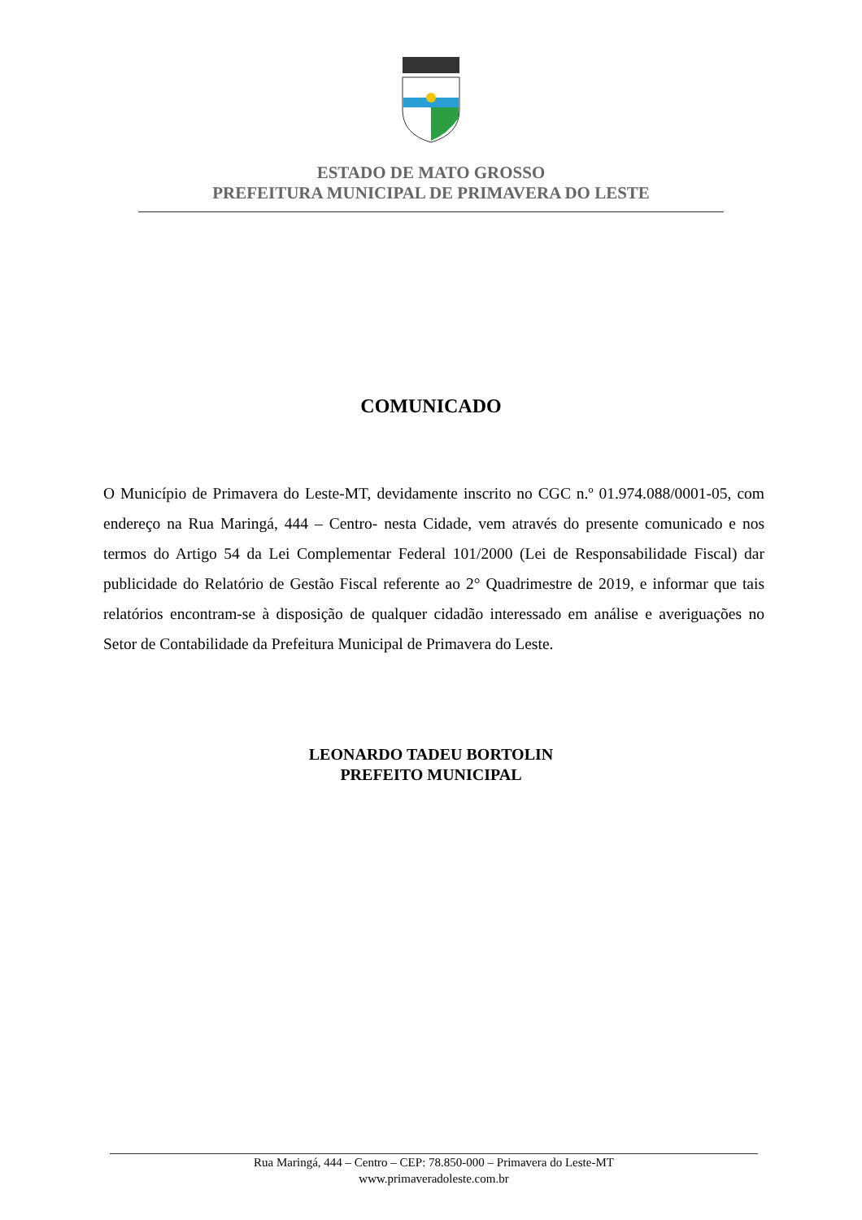ESTADO DE MATO GROSSO
PREFEITURA MUNICIPAL DE PRIMAVERA DO LESTE
COMUNICADO
O Município de Primavera do Leste-MT, devidamente inscrito no CGC n.º 01.974.088/0001-05, com endereço na Rua Maringá, 444 – Centro- nesta Cidade, vem através do presente comunicado e nos termos do Artigo 54 da Lei Complementar Federal 101/2000 (Lei de Responsabilidade Fiscal) dar publicidade do Relatório de Gestão Fiscal referente ao 2° Quadrimestre de 2019, e informar que tais relatórios encontram-se à disposição de qualquer cidadão interessado em análise e averiguações no Setor de Contabilidade da Prefeitura Municipal de Primavera do Leste.
LEONARDO TADEU BORTOLIN
PREFEITO MUNICIPAL
Rua Maringá, 444 – Centro – CEP: 78.850-000 – Primavera do Leste-MT
www.primaveradoleste.com.br